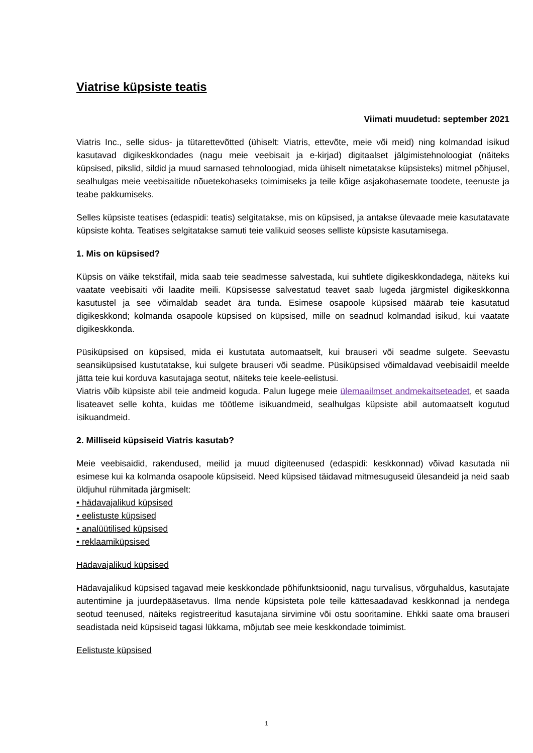Viatrise küpsiste teatis
Viimati muudetud: september 2021
Viatris Inc., selle sidus- ja tütarettevõtted (ühiselt: Viatris, ettevõte, meie või meid) ning kolmandad isikud kasutavad digikeskkondades (nagu meie veebisait ja e-kirjad) digitaalset jälgimistehnoloogiat (näiteks küpsised, pikslid, sildid ja muud sarnased tehnoloogiad, mida ühiselt nimetatakse küpsisteks) mitmel põhjusel, sealhulgas meie veebisaitide nõuetekohaseks toimimiseks ja teile kõige asjakohasemate toodete, teenuste ja teabe pakkumiseks.
Selles küpsiste teatises (edaspidi: teatis) selgitatakse, mis on küpsised, ja antakse ülevaade meie kasutatavate küpsiste kohta. Teatises selgitatakse samuti teie valikuid seoses selliste küpsiste kasutamisega.
1. Mis on küpsised?
Küpsis on väike tekstifail, mida saab teie seadmesse salvestada, kui suhtlete digikeskkondadega, näiteks kui vaatate veebisaiti või laadite meili. Küpsisesse salvestatud teavet saab lugeda järgmistel digikeskkonna kasutustel ja see võimaldab seadet ära tunda. Esimese osapoole küpsised määrab teie kasutatud digikeskkond; kolmanda osapoole küpsised on küpsised, mille on seadnud kolmandad isikud, kui vaatate digikeskkonda.
Püsiküpsised on küpsised, mida ei kustutata automaatselt, kui brauseri või seadme sulgete. Seevastu seansiküpsised kustutatakse, kui sulgete brauseri või seadme. Püsiküpsised võimaldavad veebisaidil meelde jätta teie kui korduva kasutajaga seotut, näiteks teie keele-eelistusi.
Viatris võib küpsiste abil teie andmeid koguda. Palun lugege meie ülemaailmset andmekaitseteadet, et saada lisateavet selle kohta, kuidas me töötleme isikuandmeid, sealhulgas küpsiste abil automaatselt kogutud isikuandmeid.
2. Milliseid küpsiseid Viatris kasutab?
Meie veebisaidid, rakendused, meilid ja muud digiteenused (edaspidi: keskkonnad) võivad kasutada nii esimese kui ka kolmanda osapoole küpsiseid. Need küpsised täidavad mitmesuguseid ülesandeid ja neid saab üldjuhul rühmitada järgmiselt:
• hädavajalikud küpsised
• eelistuste küpsised
• analüütilised küpsised
• reklaamiküpsised
Hädavajalikud küpsised
Hädavajalikud küpsised tagavad meie keskkondade põhifunktsioonid, nagu turvalisus, võrguhaldus, kasutajate autentimine ja juurdepääsetavus. Ilma nende küpsisteta pole teile kättesaadavad keskkonnad ja nendega seotud teenused, näiteks registreeritud kasutajana sirvimine või ostu sooritamine. Ehkki saate oma brauseri seadistada neid küpsiseid tagasi lükkama, mõjutab see meie keskkondade toimimist.
Eelistuste küpsised
1